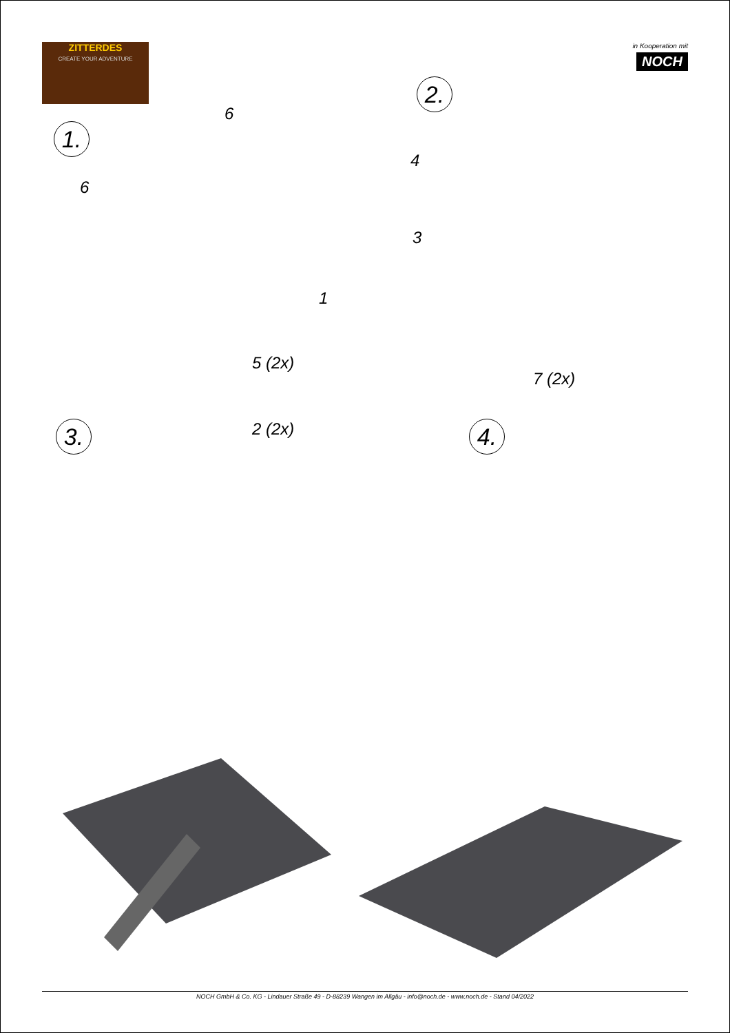ZITTERDES
CREATE YOUR ADVENTURE
in Kooperation mit
NOCH
1.
6
6
1
2.
4
3
5 (2x)
2 (2x)
7 (2x)
3. 4.
NOCH GmbH & Co. KG - Lindauer Straße 49 - D-88239 Wangen im Allgäu - info@noch.de - www.noch.de - Stand 04/2022